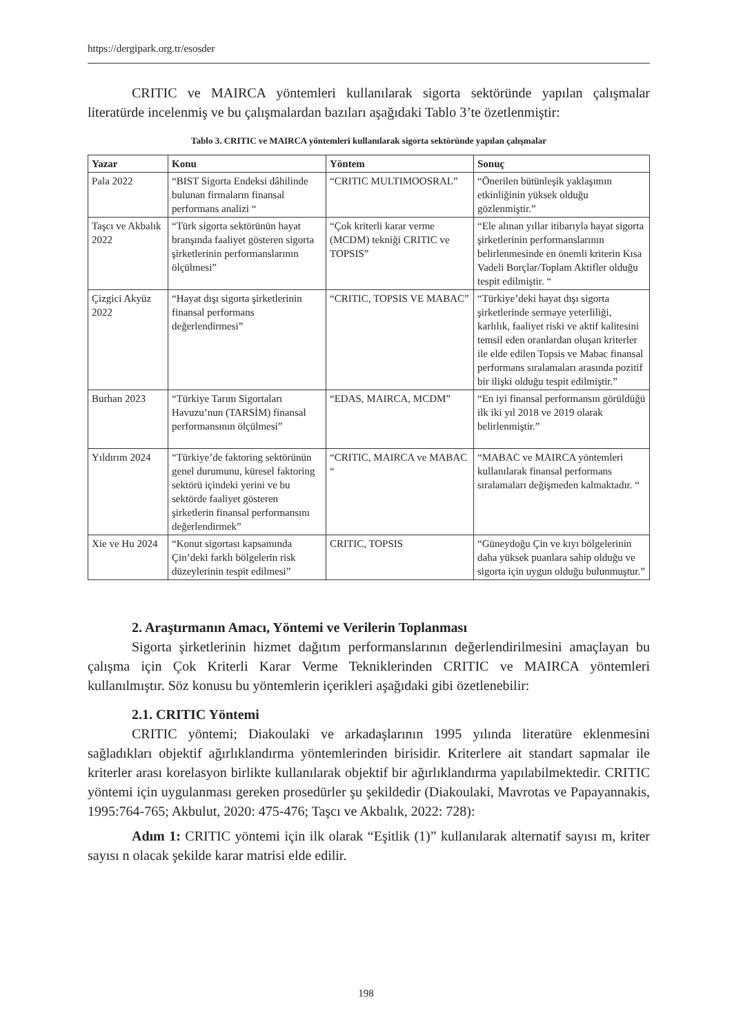https://dergipark.org.tr/esosder
CRITIC ve MAIRCA yöntemleri kullanılarak sigorta sektöründe yapılan çalışmalar literatürde incelenmiş ve bu çalışmalardan bazıları aşağıdaki Tablo 3’te özetlenmiştir:
Tablo 3. CRITIC ve MAIRCA yöntemleri kullanılarak sigorta sektöründe yapılan çalışmalar
| Yazar | Konu | Yöntem | Sonuç |
| --- | --- | --- | --- |
| Pala 2022 | “BIST Sigorta Endeksi dâhilinde bulunan firmaların finansal performans analizi “ | “CRITIC MULTIMOOSRAL” | “Önerilen bütünleşik yaklaşımın etkinliğinin yüksek olduğu gözlenmiştir.” |
| Taşcı ve Akbalık 2022 | “Türk sigorta sektörünün hayat branşında faaliyet gösteren sigorta şirketlerinin performanslarının ölçülmesi” | “Çok kriterli karar verme (MCDM) tekniği CRITIC ve TOPSIS” | “Ele alınan yıllar itibarıyla hayat sigorta şirketlerinin performanslarının belirlenmesinde en önemli kriterin Kısa Vadeli Borçlar/Toplam Aktifler olduğu tespit edilmiştir. “ |
| Çizgici Akyüz 2022 | “Hayat dışı sigorta şirketlerinin finansal performans değerlendirmesi” | “CRITIC, TOPSIS VE MABAC” | “Türkiye’deki hayat dışı sigorta şirketlerinde sermaye yeterliliği, karlılık, faaliyet riski ve aktif kalitesini temsil eden oranlardan oluşan kriterler ile elde edilen Topsis ve Mabac finansal performans sıralamaları arasında pozitif bir ilişki olduğu tespit edilmiştir.” |
| Burhan 2023 | “Türkiye Tarım Sigortaları Havuzu’nun (TARSİM) finansal performansının ölçülmesi” | “EDAS, MAIRCA, MCDM” | “En iyi finansal performansın görüldüğü ilk iki yıl 2018 ve 2019 olarak belirlenmiştir.” |
| Yıldırım 2024 | “Türkiye’de faktoring sektörünün genel durumunu, küresel faktoring sektörü içindeki yerini ve bu sektörde faaliyet gösteren şirketlerin finansal performansını değerlendirmek” | “CRITIC, MAIRCA ve MABAC “ | “MABAC ve MAIRCA yöntemleri kullanılarak finansal performans sıralamaları değişmeden kalmaktadır. “ |
| Xie ve Hu 2024 | “Konut sigortası kapsamında Çin’deki farklı bölgelerin risk düzeylerinin tespit edilmesi” | CRITIC, TOPSIS | “Güneydoğu Çin ve kıyı bölgelerinin daha yüksek puanlara sahip olduğu ve sigorta için uygun olduğu bulunmuştur.” |
2. Araştırmanın Amacı, Yöntemi ve Verilerin Toplanması
Sigorta şirketlerinin hizmet dağıtım performanslarının değerlendirilmesini amaçlayan bu çalışma için Çok Kriterli Karar Verme Tekniklerinden CRITIC ve MAIRCA yöntemleri kullanılmıştır. Söz konusu bu yöntemlerin içerikleri aşağıdaki gibi özetlenebilir:
2.1. CRITIC Yöntemi
CRITIC yöntemi; Diakoulaki ve arkadaşlarının 1995 yılında literatüre eklenmesini sağladıkları objektif ağırlıklandırma yöntemlerinden birisidir. Kriterlere ait standart sapmalar ile kriterler arası korelasyon birlikte kullanılarak objektif bir ağırlıklandırma yapılabilmektedir. CRITIC yöntemi için uygulanması gereken prosedürler şu şekildedir (Diakoulaki, Mavrotas ve Papayannakis, 1995:764-765; Akbulut, 2020: 475-476; Taşcı ve Akbalık, 2022: 728):
Adım 1: CRITIC yöntemi için ilk olarak “Eşitlik (1)” kullanılarak alternatif sayısı m, kriter sayısı n olacak şekilde karar matrisi elde edilir.
198